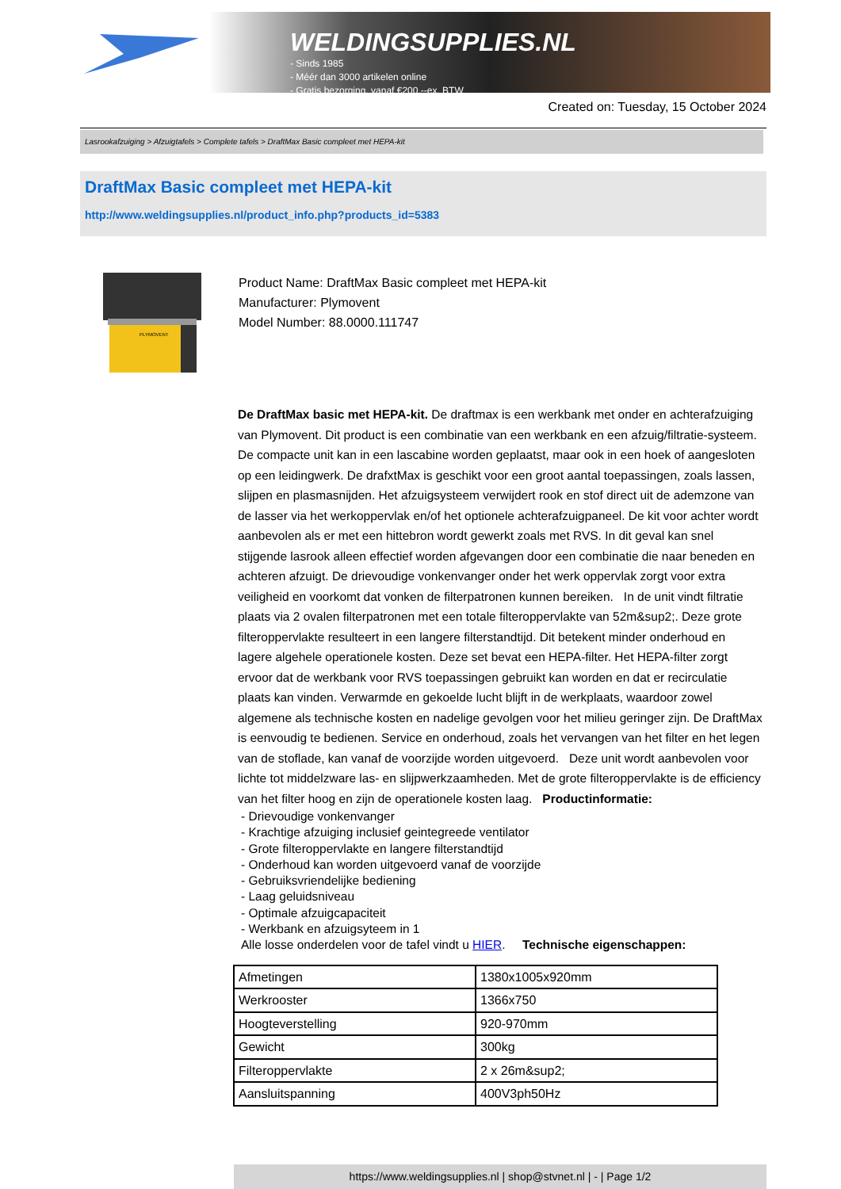WELDINGSUPPLIES.NL
- Sinds 1985
- Méér dan 3000 artikelen online
- Gratis bezorging, vanaf €200,--ex. BTW
Created on: Tuesday, 15 October 2024
Lasrookafzuiging > Afzuigtafels > Complete tafels > DraftMax Basic compleet met HEPA-kit
DraftMax Basic compleet met HEPA-kit
http://www.weldingsupplies.nl/product_info.php?products_id=5383
PLYMOVENT
Product Name: DraftMax Basic compleet met HEPA-kit
Manufacturer: Plymovent
Model Number: 88.0000.111747
De DraftMax basic met HEPA-kit. De draftmax is een werkbank met onder en achterafzuiging van Plymovent. Dit product is een combinatie van een werkbank en een afzuig/filtratie-systeem. De compacte unit kan in een lascabine worden geplaatst, maar ook in een hoek of aangesloten op een leidingwerk. De drafxtMax is geschikt voor een groot aantal toepassingen, zoals lassen, slijpen en plasmasnijden. Het afzuigsysteem verwijdert rook en stof direct uit de ademzone van de lasser via het werkoppervlak en/of het optionele achterafzuigpaneel. De kit voor achter wordt aanbevolen als er met een hittebron wordt gewerkt zoals met RVS. In dit geval kan snel stijgende lasrook alleen effectief worden afgevangen door een combinatie die naar beneden en achteren afzuigt. De drievoudige vonkenvanger onder het werk oppervlak zorgt voor extra veiligheid en voorkomt dat vonken de filterpatronen kunnen bereiken. In de unit vindt filtratie plaats via 2 ovalen filterpatronen met een totale filteroppervlakte van 52m&sup2;. Deze grote filteroppervlakte resulteert in een langere filterstandtijd. Dit betekent minder onderhoud en lagere algehele operationele kosten. Deze set bevat een HEPA-filter. Het HEPA-filter zorgt ervoor dat de werkbank voor RVS toepassingen gebruikt kan worden en dat er recirculatie plaats kan vinden. Verwarmde en gekoelde lucht blijft in de werkplaats, waardoor zowel algemene als technische kosten en nadelige gevolgen voor het milieu geringer zijn. De DraftMax is eenvoudig te bedienen. Service en onderhoud, zoals het vervangen van het filter en het legen van de stoflade, kan vanaf de voorzijde worden uitgevoerd. Deze unit wordt aanbevolen voor lichte tot middelzware las- en slijpwerkzaamheden. Met de grote filteroppervlakte is de efficiency van het filter hoog en zijn de operationele kosten laag. Productinformatie:
- Drievoudige vonkenvanger
- Krachtige afzuiging inclusief geintegreede ventilator
- Grote filteroppervlakte en langere filterstandtijd
- Onderhoud kan worden uitgevoerd vanaf de voorzijde
- Gebruiksvriendelijke bediening
- Laag geluidsniveau
- Optimale afzuigcapaciteit
- Werkbank en afzuigsyteem in 1
Alle losse onderdelen voor de tafel vindt u HIER. Technische eigenschappen:
| Afmetingen | 1380x1005x920mm |
| Werkrooster | 1366x750 |
| Hoogteverstelling | 920-970mm |
| Gewicht | 300kg |
| Filteroppervlakte | 2 x 26m&sup2; |
| Aansluitspanning | 400V3ph50Hz |
https://www.weldingsupplies.nl | shop@stvnet.nl | - | Page 1/2